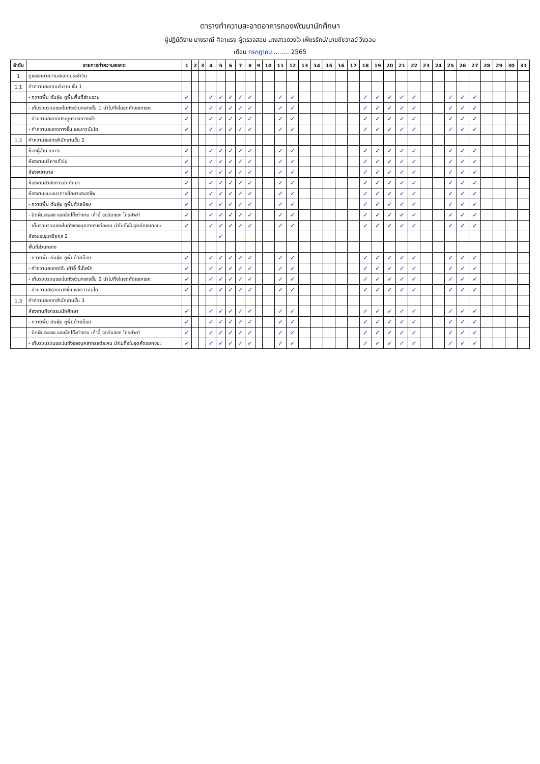ตารางทำความสะอาดอาคารกองพัฒนานักศึกษา
ผู้ปฏิบัติงาน นางราณี ศิลาแรง ผู้ตรวจสอบ นางสาวดวงใจ เพ็ชรรักษ์/นายชัชวาลย์ วิงวอน
เดือน กรกฎาคม ........ 2565
| ลำดับ | รายการทำความสะอาด | 1 | 2 | 3 | 4 | 5 | 6 | 7 | 8 | 9 | 10 | 11 | 12 | 13 | 14 | 15 | 16 | 17 | 18 | 19 | 20 | 21 | 22 | 23 | 24 | 25 | 26 | 27 | 28 | 29 | 30 | 31 |
| --- | --- | --- | --- | --- | --- | --- | --- | --- | --- | --- | --- | --- | --- | --- | --- | --- | --- | --- | --- | --- | --- | --- | --- | --- | --- | --- | --- | --- | --- | --- | --- | --- |
| 1 | ดูแลรักษาความสะอาดประจำวัน | | | | | | | | | | | | | | | | | | | | | | | | | | | | | | | |
| 1.1 | ทำความสะอาดบริเวณ ชั้น 1 | | | | | | | | | | | | | | | | | | | | | | | | | | | | | | | |
| | - กวาดพื้น ดันฝุ่น ถูพื้นพื้นที่ส่วนรวม | ✓ | | | ✓ | ✓ | ✓ | ✓ | ✓ | | | ✓ | ✓ | | | | | | ✓ | ✓ | ✓ | ✓ | ✓ | | | ✓ | ✓ | ✓ | | | | |
| | - เก็บรวบรวมขยะในถังส่วนกลางชั้น 1 นำไปทิ้งในจุดคัดแยกขยะ | ✓ | | | ✓ | ✓ | ✓ | ✓ | ✓ | | | ✓ | ✓ | | | | | | ✓ | ✓ | ✓ | ✓ | ✓ | | | ✓ | ✓ | ✓ | | | | |
| | - ทำความสะอาดประตูกระจกทางเข้า | ✓ | | | ✓ | ✓ | ✓ | ✓ | ✓ | | | ✓ | ✓ | | | | | | ✓ | ✓ | ✓ | ✓ | ✓ | | | ✓ | ✓ | ✓ | | | | |
| | - ทำความสะอาดทางขึ้น และราวบันได | ✓ | | | ✓ | ✓ | ✓ | ✓ | ✓ | | | ✓ | ✓ | | | | | | ✓ | ✓ | ✓ | ✓ | ✓ | | | ✓ | ✓ | ✓ | | | | |
| 1.2 | ทำความสะอาดสำนักงานชั้น 2 | | | | | | | | | | | | | | | | | | | | | | | | | | | | | | | |
| | ห้องผู้อำนวยการ | ✓ | | | ✓ | ✓ | ✓ | ✓ | ✓ | | | ✓ | ✓ | | | | | | ✓ | ✓ | ✓ | ✓ | ✓ | | | ✓ | ✓ | ✓ | | | | |
| | ห้องงานบริหารทั่วไป | ✓ | | | ✓ | ✓ | ✓ | ✓ | ✓ | | | ✓ | ✓ | | | | | | ✓ | ✓ | ✓ | ✓ | ✓ | | | ✓ | ✓ | ✓ | | | | |
| | ห้องพยาบาล | ✓ | | | ✓ | ✓ | ✓ | ✓ | ✓ | | | ✓ | ✓ | | | | | | ✓ | ✓ | ✓ | ✓ | ✓ | | | ✓ | ✓ | ✓ | | | | |
| | ห้องงานสวัสดิการนักศึกษา | ✓ | | | ✓ | ✓ | ✓ | ✓ | ✓ | | | ✓ | ✓ | | | | | | ✓ | ✓ | ✓ | ✓ | ✓ | | | ✓ | ✓ | ✓ | | | | |
| | ห้องงานแนะแนวการศึกษาและอาชีพ | ✓ | | | ✓ | ✓ | ✓ | ✓ | ✓ | | | ✓ | ✓ | | | | | | ✓ | ✓ | ✓ | ✓ | ✓ | | | ✓ | ✓ | ✓ | | | | |
| | - กวาดพื้น ดันฝุ่น ถูพื้นด้วยม็อบ | ✓ | | | ✓ | ✓ | ✓ | ✓ | ✓ | | | ✓ | ✓ | | | | | | ✓ | ✓ | ✓ | ✓ | ✓ | | | ✓ | ✓ | ✓ | | | | |
| | - ปัดฝุ่นละออง และเช็ดโต๊ะทำงาน เก้าอี้ จุดรับแขก โทรศัพท์ | ✓ | | | ✓ | ✓ | ✓ | ✓ | ✓ | | | ✓ | ✓ | | | | | | ✓ | ✓ | ✓ | ✓ | ✓ | | | ✓ | ✓ | ✓ | | | | |
| | - เก็บรวบรวมขยะในถังของบุคลากรแต่ละคน นำไปทิ้งในจุดคัดแยกขยะ | ✓ | | | ✓ | ✓ | ✓ | ✓ | ✓ | | | ✓ | ✓ | | | | | | ✓ | ✓ | ✓ | ✓ | ✓ | | | ✓ | ✓ | ✓ | | | | |
| | ห้องประชุมจริยกุล 2 | | | | | ✓ | | | | | | | | | | | | | | | | | | | | | | | | | | |
| | พื้นที่ส่วนกลาง | | | | | | | | | | | | | | | | | | | | | | | | | | | | | | | |
| | - กวาดพื้น ดันฝุ่น ถูพื้นด้วยม็อบ | ✓ | | | ✓ | ✓ | ✓ | ✓ | ✓ | | | ✓ | ✓ | | | | | | ✓ | ✓ | ✓ | ✓ | ✓ | | | ✓ | ✓ | ✓ | | | | |
| | - ทำความสะอาดโต๊ะ เก้าอี้ ที่นั่งพัก | ✓ | | | ✓ | ✓ | ✓ | ✓ | ✓ | | | ✓ | ✓ | | | | | | ✓ | ✓ | ✓ | ✓ | ✓ | | | ✓ | ✓ | ✓ | | | | |
| | - เก็บรวบรวมขยะในถังส่วนกลางชั้น 2 นำไปทิ้งในจุดคัดแยกขยะ | ✓ | | | ✓ | ✓ | ✓ | ✓ | ✓ | | | ✓ | ✓ | | | | | | ✓ | ✓ | ✓ | ✓ | ✓ | | | ✓ | ✓ | ✓ | | | | |
| | - ทำความสะอาดทางขึ้น และราวบันได | ✓ | | | ✓ | ✓ | ✓ | ✓ | ✓ | | | ✓ | ✓ | | | | | | ✓ | ✓ | ✓ | ✓ | ✓ | | | ✓ | ✓ | ✓ | | | | |
| 1.3 | ทำความสะอาดสำนักงานชั้น 3 | | | | | | | | | | | | | | | | | | | | | | | | | | | | | | | |
| | ห้องงานกิจกรรมนักศึกษา | ✓ | | | ✓ | ✓ | ✓ | ✓ | ✓ | | | ✓ | ✓ | | | | | | ✓ | ✓ | ✓ | ✓ | ✓ | | | ✓ | ✓ | ✓ | | | | |
| | - กวาดพื้น ดันฝุ่น ถูพื้นด้วยม็อบ | ✓ | | | ✓ | ✓ | ✓ | ✓ | ✓ | | | ✓ | ✓ | | | | | | ✓ | ✓ | ✓ | ✓ | ✓ | | | ✓ | ✓ | ✓ | | | | |
| | - ปัดฝุ่นละออง และเช็ดโต๊ะทำงาน เก้าอี้ จุดรับแขก โทรศัพท์ | ✓ | | | ✓ | ✓ | ✓ | ✓ | ✓ | | | ✓ | ✓ | | | | | | ✓ | ✓ | ✓ | ✓ | ✓ | | | ✓ | ✓ | ✓ | | | | |
| | - เก็บรวบรวมขยะในถังของบุคลากรแต่ละคน นำไปทิ้งในจุดคัดแยกขยะ | ✓ | | | ✓ | ✓ | ✓ | ✓ | ✓ | | | ✓ | ✓ | | | | | | ✓ | ✓ | ✓ | ✓ | ✓ | | | ✓ | ✓ | ✓ | | | | |